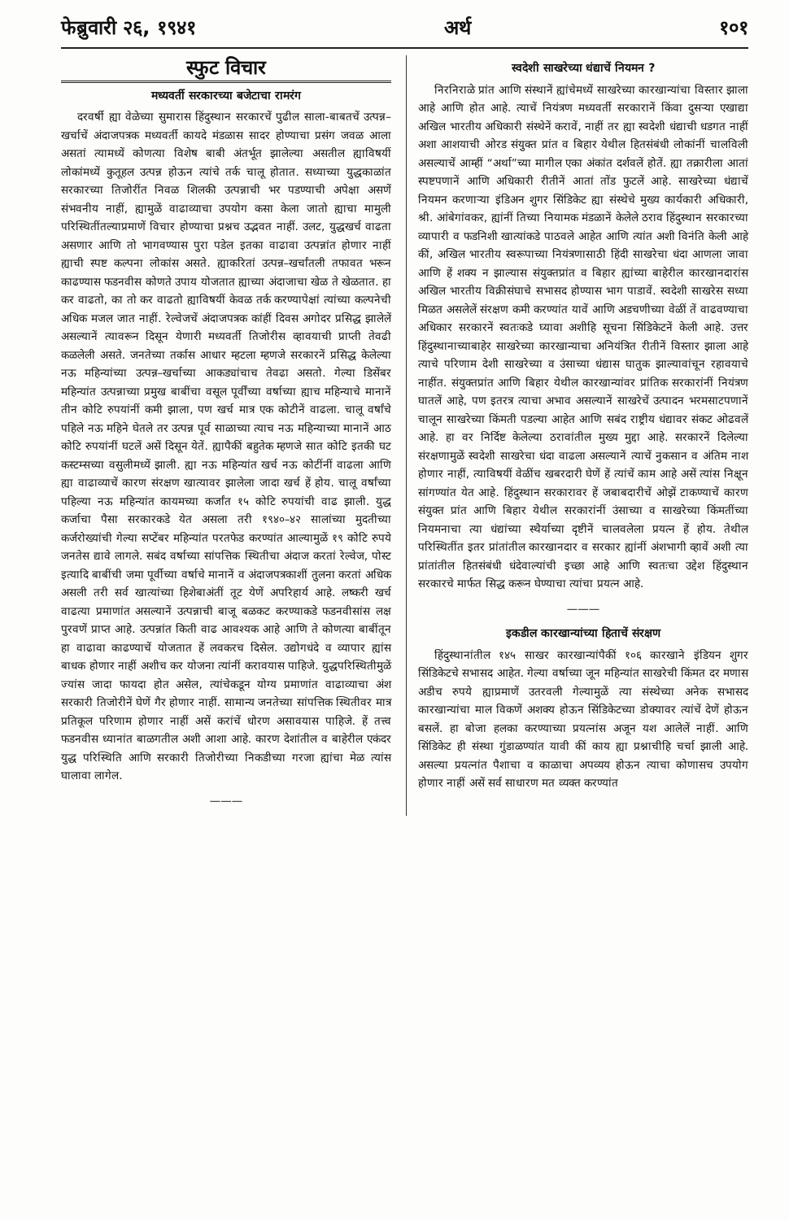फेब्रुवारी २६, १९४१ अर्थ १०१
स्फुट विचार
मध्यवर्ती सरकारच्या बजेटाचा रामरंग
दरवर्षी ह्या वेळेच्या सुमारास हिंदुस्थान सरकारचें पुढील साला-बाबतचें उत्पन्न–खर्चाचें अंदाजपत्रक मध्यवर्ती कायदे मंडळास सादर होण्याचा प्रसंग जवळ आला असतां त्यामध्यें कोणत्या विशेष बाबी अंतर्भूत झालेल्या असतील ह्याविषयीं लोकांमध्यें कुतूहल उत्पन्न होऊन त्यांचे तर्क चालू होतात. सध्याच्या युद्धकाळांत सरकारच्या तिजोरींत निवळ शिलकी उत्पन्नाची भर पडण्याची अपेक्षा असणें संभवनीय नाहीं, ह्यामुळें वाढाव्याचा उपयोग कसा केला जातो ह्याचा मामुली परिस्थितींतल्याप्रमाणें विचार होण्याचा प्रश्नच उद्भवत नाहीं. उलट, युद्धखर्च वाढता असणार आणि तो भागवण्यास पुरा पडेल इतका वाढावा उत्पन्नांत होणार नाहीं ह्याची स्पष्ट कल्पना लोकांस असते. ह्याकरितां उत्पन्न–खर्चांतली तफावत भरून काढण्यास फडनवीस कोणते उपाय योजतात ह्याच्या अंदाजाचा खेळ ते खेळतात. हा कर वाढतो, का तो कर वाढतो ह्याविषयीं केवळ तर्क करण्यापेक्षां त्यांच्या कल्पनेची अधिक मजल जात नाहीं. रेल्वेजचें अंदाजपत्रक कांहीं दिवस अगोदर प्रसिद्ध झालेलें असल्यानें त्यावरून दिसून येणारी मध्यवर्ती तिजोरीस व्हावयाची प्राप्ती तेवढी कळलेली असते. जनतेच्या तर्कास आधार म्हटला म्हणजे सरकारनें प्रसिद्ध केलेल्या नऊ महिन्यांच्या उत्पन्न–खर्चाच्या आकड्यांचाच तेवढा असतो. गेल्या डिसेंबर महिन्यांत उत्पन्नाच्या प्रमुख बाबींचा वसूल पूर्वींच्या वर्षाच्या ह्याच महिन्याचे मानानें तीन कोटि रुपयांनीं कमी झाला, पण खर्च मात्र एक कोटीनें वाढला. चालू वर्षांचे पहिले नऊ महिने घेतले तर उत्पन्न पूर्व साळाच्या त्याच नऊ महिन्याच्या मानानें आठ कोटि रुपयांनीं घटलें असें दिसून येतें. ह्यापैकीं बहुतेक म्हणजे सात कोटि इतकी घट कस्टम्सच्या वसुलीमध्यें झाली. ह्या नऊ महिन्यांत खर्च नऊ कोटींनीं वाढला आणि ह्या वाढाव्याचें कारण संरक्षण खात्यावर झालेला जादा खर्च हें होय. चालू वर्षांच्या पहिल्या नऊ महिन्यांत कायमच्या कर्जांत १५ कोटि रुपयांची वाढ झाली. युद्ध कर्जाचा पैसा सरकारकडे येत असला तरी १९४०–४२ सालांच्या मुदतीच्या कर्जरोख्यांची गेल्या सप्टेंबर महिन्यांत परतफेड करण्यांत आल्यामुळें १९ कोटि रुपये जनतेस द्यावे लागले. सबंद वर्षाच्या सांपत्तिक स्थितीचा अंदाज करतां रेल्वेज, पोस्ट इत्यादि बाबींची जमा पूर्वीच्या वर्षाचे मानानें व अंदाजपत्रकाशीं तुलना करतां अधिक असली तरी सर्व खात्यांच्या हिशेबाअंतीं तूट येणें अपरिहार्य आहे. लष्करी खर्च वाढत्या प्रमाणांत असल्यानें उत्पन्नाची बाजू बळकट करण्याकडे फडनवीसांस लक्ष पुरवणें प्राप्त आहे. उत्पन्नांत किती वाढ आवश्यक आहे आणि ते कोणत्या बाबींतून हा वाढावा काढण्याचें योजतात हें लवकरच दिसेल. उद्योगधंदे व व्यापार ह्यांस बाधक होणार नाहीं अशीच कर योजना त्यांनीं करावयास पाहिजे. युद्धपरिस्थितीमुळें ज्यांस जादा फायदा होत असेल, त्यांचेकडून योग्य प्रमाणांत वाढाव्याचा अंश सरकारी तिजोरीनें घेणें गैर होणार नाहीं. सामान्य जनतेच्या सांपत्तिक स्थितीवर मात्र प्रतिकूल परिणाम होणार नाहीं असें करांचें धोरण असावयास पाहिजे. हें तत्त्व फडनवीस ध्यानांत बाळगतील अशी आशा आहे. कारण देशांतील व बाहेरील एकंदर युद्ध परिस्थिति आणि सरकारी तिजोरीच्या निकडीच्या गरजा ह्यांचा मेळ त्यांस घालावा लागेल.
———
स्वदेशी साखरेच्या धंद्याचें नियमन ?
निरनिराळे प्रांत आणि संस्थानें ह्यांचेमध्यें साखरेच्या कारखान्यांचा विस्तार झाला आहे आणि होत आहे. त्याचें नियंत्रण मध्यवर्ती सरकारानें किंवा दुसऱ्या एखाद्या अखिल भारतीय अधिकारी संस्थेनें करावें, नाहीं तर ह्या स्वदेशी धंद्याची धडगत नाहीं अशा आशयाची ओरड संयुक्त प्रांत व बिहार येथील हितसंबंधी लोकांनीं चालविली असल्याचें आम्हीं “अर्था”च्या मागील एका अंकांत दर्शवलें होतें. ह्या तक्रारीला आतां स्पष्टपणानें आणि अधिकारी रीतीनें आतां तोंड फुटलें आहे. साखरेच्या धंद्याचें नियमन करणाऱ्या इंडिअन शुगर सिंडिकेट ह्या संस्थेचे मुख्य कार्यकारी अधिकारी, श्री. आंबेगांवकर, ह्यांनीं तिच्या नियामक मंडळानें केलेले ठराव हिंदुस्थान सरकारच्या व्यापारी व फडनिशी खात्यांकडे पाठवले आहेत आणि त्यांत अशी विनंति केली आहे कीं, अखिल भारतीय स्वरूपाच्या नियंत्रणासाठी हिंदी साखरेचा धंदा आणला जावा आणि हें शक्य न झाल्यास संयुक्तप्रांत व बिहार ह्यांच्या बाहेरील कारखानदारांस अखिल भारतीय विक्रीसंघाचे सभासद होण्यास भाग पाडावें. स्वदेशी साखरेस सध्या मिळत असलेलें संरक्षण कमी करण्यांत यावें आणि अडचणीच्या वेळीं तें वाढवण्याचा अधिकार सरकारनें स्वतःकडे घ्यावा अशीहि सूचना सिंडिकेटनें केली आहे. उत्तर हिंदुस्थानाच्याबाहेर साखरेच्या कारखान्याचा अनियंत्रित रीतीनें विस्तार झाला आहे त्याचे परिणाम देशी साखरेच्या व उंसाच्या धंद्यास घातुक झाल्यावांचून रहावयाचे नाहींत. संयुक्तप्रांत आणि बिहार येथील कारखान्यांवर प्रांतिक सरकारांनीं नियंत्रण घातलें आहे, पण इतरत्र त्याचा अभाव असल्यानें साखरेचें उत्पादन भरमसाटपणानें चालून साखरेच्या किंमती पडल्या आहेत आणि सबंद राष्ट्रीय धंद्यावर संकट ओढवलें आहे. हा वर निर्दिष्ट केलेल्या ठरावांतील मुख्य मुद्दा आहे. सरकारनें दिलेल्या संरक्षणामुळें स्वदेशी साखरेचा धंदा वाढला असल्यानें त्याचें नुकसान व अंतिम नाश होणार नाहीं, त्याविषयीं वेळींच खबरदारी घेणें हें त्यांचें काम आहे असें त्यांस निक्षून सांगण्यांत येत आहे. हिंदुस्थान सरकारावर हें जबाबदारीचें ओझें टाकण्याचें कारण संयुक्त प्रांत आणि बिहार येथील सरकारांनीं उंसाच्या व साखरेच्या किंमतींच्या नियमनाचा त्या धंद्यांच्या स्थैर्याच्या दृष्टीनें चालवलेला प्रयत्न हें होय. तेथील परिस्थितींत इतर प्रांतांतील कारखानदार व सरकार ह्यांनीं अंशभागी व्हावें अशी त्या प्रांतांतील हितसंबंधी धंदेवाल्यांची इच्छा आहे आणि स्वतःचा उद्देश हिंदुस्थान सरकारचे मार्फत सिद्ध करून घेण्याचा त्यांचा प्रयत्न आहे.
———
इकडील कारखान्यांच्या हिताचें संरक्षण
हिंदुस्थानांतील १४५ साखर कारखान्यांपैकीं १०६ कारखाने इंडियन शुगर सिंडिकेटचे सभासद आहेत. गेल्या वर्षाच्या जून महिन्यांत साखरेची किंमत दर मणास अडीच रुपये ह्याप्रमाणें उतरवली गेल्यामुळें त्या संस्थेच्या अनेक सभासद कारखान्यांचा माल विकणें अशक्य होऊन सिंडिकेटच्या डोक्यावर त्यांचें देणें होऊन बसलें. हा बोजा हलका करण्याच्या प्रयत्नांस अजून यश आलेलें नाहीं. आणि सिंडिकेट ही संस्था गुंडाळण्यांत यावी कीं काय ह्या प्रश्नाचीहि चर्चा झाली आहे. असल्या प्रयत्नांत पैशाचा व काळाचा अपव्यय होऊन त्याचा कोणासच उपयोग होणार नाहीं असें सर्व साधारण मत व्यक्त करण्यांत